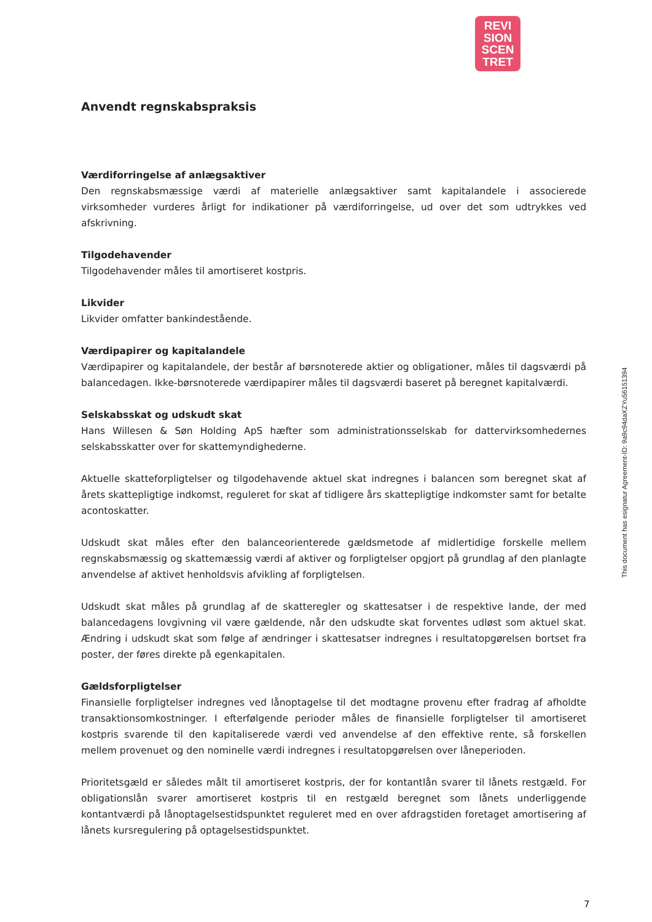REVI
SION
SCEN
TRET
Anvendt regnskabspraksis
Værdiforringelse af anlægsaktiver
Den regnskabsmæssige værdi af materielle anlægsaktiver samt kapitalandele i associerede virksomheder vurderes årligt for indikationer på værdiforringelse, ud over det som udtrykkes ved afskrivning.
Tilgodehavender
Tilgodehavender måles til amortiseret kostpris.
Likvider
Likvider omfatter bankindestående.
Værdipapirer og kapitalandele
Værdipapirer og kapitalandele, der består af børsnoterede aktier og obligationer, måles til dagsværdi på balancedagen. Ikke-børsnoterede værdipapirer måles til dagsværdi baseret på beregnet kapitalværdi.
Selskabsskat og udskudt skat
Hans Willesen & Søn Holding ApS hæfter som administrationsselskab for dattervirksomhedernes selskabsskatter over for skattemyndighederne.
Aktuelle skatteforpligtelser og tilgodehavende aktuel skat indregnes i balancen som beregnet skat af årets skattepligtige indkomst, reguleret for skat af tidligere års skattepligtige indkomster samt for betalte acontoskatter.
Udskudt skat måles efter den balanceorienterede gældsmetode af midlertidige forskelle mellem regnskabsmæssig og skattemæssig værdi af aktiver og forpligtelser opgjort på grundlag af den planlagte anvendelse af aktivet henholdsvis afvikling af forpligtelsen.
Udskudt skat måles på grundlag af de skatteregler og skattesatser i de respektive lande, der med balancedagens lovgivning vil være gældende, når den udskudte skat forventes udløst som aktuel skat. Ændring i udskudt skat som følge af ændringer i skattesatser indregnes i resultatopgørelsen bortset fra poster, der føres direkte på egenkapitalen.
Gældsforpligtelser
Finansielle forpligtelser indregnes ved lånoptagelse til det modtagne provenu efter fradrag af afholdte transaktionsomkostninger. I efterfølgende perioder måles de finansielle forpligtelser til amortiseret kostpris svarende til den kapitaliserede værdi ved anvendelse af den effektive rente, så forskellen mellem provenuet og den nominelle værdi indregnes i resultatopgørelsen over låneperioden.
Prioritetsgæld er således målt til amortiseret kostpris, der for kontantlån svarer til lånets restgæld. For obligationslån svarer amortiseret kostpris til en restgæld beregnet som lånets underliggende kontantværdi på lånoptagelsestidspunktet reguleret med en over afdragstiden foretaget amortisering af lånets kursregulering på optagelsestidspunktet.
This document has esignatur Agreement-ID: 9a9c94daXZYu56151394
7